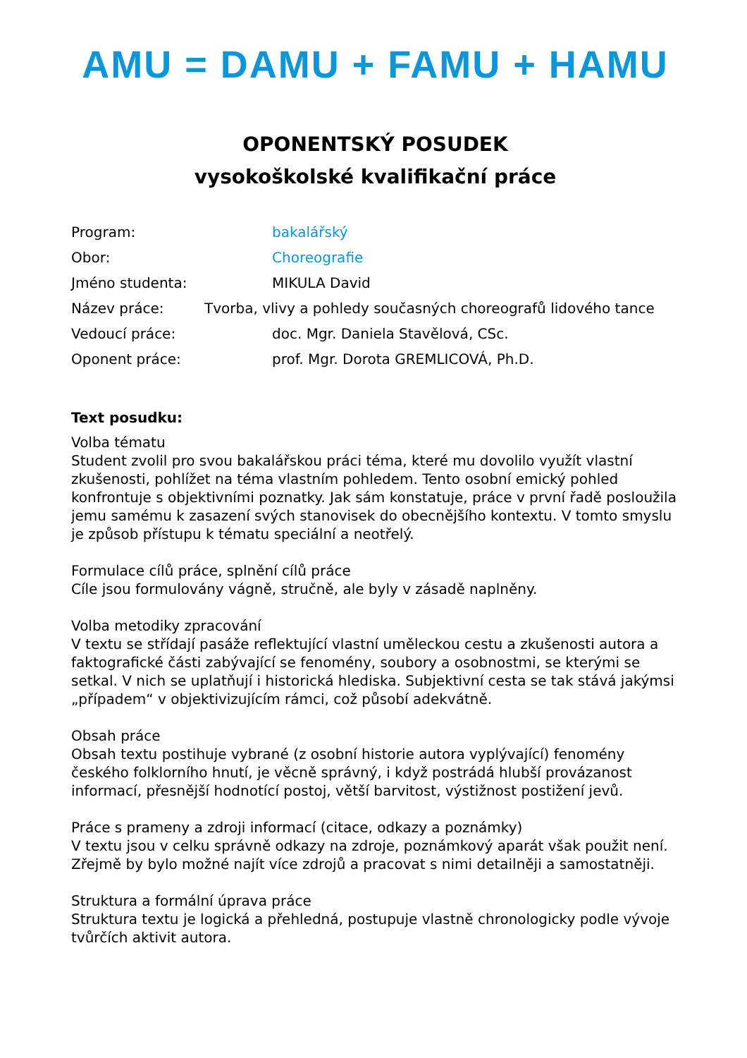AMU = DAMU + FAMU + HAMU
OPONENTSKÝ POSUDEK
vysokoškolské kvalifikační práce
Program: bakalářský
Obor: Choreografie
Jméno studenta: MIKULA David
Název práce: Tvorba, vlivy a pohledy současných choreografů lidového tance
Vedoucí práce: doc. Mgr. Daniela Stavělová, CSc.
Oponent práce: prof. Mgr. Dorota GREMLICOVÁ, Ph.D.
Text posudku:
Volba tématu
Student zvolil pro svou bakalářskou práci téma, které mu dovolilo využít vlastní zkušenosti, pohlížet na téma vlastním pohledem. Tento osobní emický pohled konfrontuje s objektivními poznatky. Jak sám konstatuje, práce v první řadě posloužila jemu samému k zasazení svých stanovisek do obecnějšího kontextu. V tomto smyslu je způsob přístupu k tématu speciální a neotřelý.
Formulace cílů práce, splnění cílů práce
Cíle jsou formulovány vágně, stručně, ale byly v zásadě naplněny.
Volba metodiky zpracování
V textu se střídají pasáže reflektující vlastní uměleckou cestu a zkušenosti autora a faktografické části zabývající se fenomény, soubory a osobnostmi, se kterými se setkal. V nich se uplatňují i historická hlediska. Subjektivní cesta se tak stává jakýmsi „případem“ v objektivizujícím rámci, což působí adekvátně.
Obsah práce
Obsah textu postihuje vybrané (z osobní historie autora vyplývající) fenomény českého folklorního hnutí, je věcně správný, i když postrádá hlubší provázanost informací, přesnější hodnotící postoj, větší barvitost, výstižnost postižení jevů.
Práce s prameny a zdroji informací (citace, odkazy a poznámky)
V textu jsou v celku správně odkazy na zdroje, poznámkový aparát však použit není. Zřejmě by bylo možné najít více zdrojů a pracovat s nimi detailněji a samostatněji.
Struktura a formální úprava práce
Struktura textu je logická a přehledná, postupuje vlastně chronologicky podle vývoje tvůrčích aktivit autora.